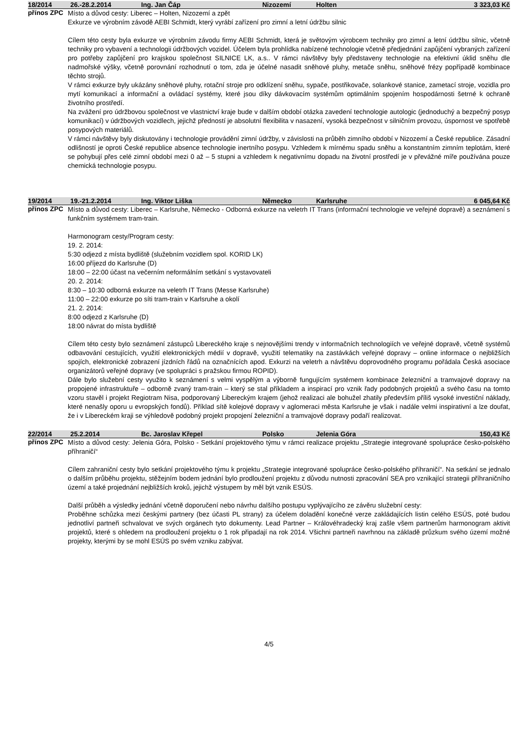| 18/2014 | 26.-28.2.2014 | Ing. Jan Čáp | Nizozemí | Holten | 3 323,03 Kč |
| --- | --- | --- | --- | --- | --- |
přínos ZPC
Místo a důvod cesty: Liberec – Holten, Nizozemí a zpět
Exkurze ve výrobním závodě AEBI Schmidt, který vyrábí zařízení pro zimní a letní údržbu silnic
Cílem této cesty byla exkurze ve výrobním závodu firmy AEBI Schmidt, která je světovým výrobcem techniky pro zimní a letní údržbu silnic, včetně techniky pro vybavení a technologii údržbových vozidel. Účelem byla prohlídka nabízené technologie včetně předjednání zapůjčení vybraných zařízení pro potřeby zapůjčení pro krajskou společnost SILNICE LK, a.s.. V rámci návštěvy byly představeny technologie na efektivní úklid sněhu dle nadmořské výšky, včetně porovnání rozhodnutí o tom, zda je účelné nasadit sněhové pluhy, metače sněhu, sněhové frézy popřípadě kombinace těchto strojů.
V rámci exkurze byly ukázány sněhové pluhy, rotační stroje pro odklízení sněhu, sypače, postřikovače, solankové stanice, zametací stroje, vozidla pro mytí komunikací a informační a ovládací systémy, které jsou díky dávkovacím systémům optimálním spojením hospodárnosti šetrné k ochraně životního prostředí.
Na zvážení pro údržbovou společnost ve vlastnictví kraje bude v dalším období otázka zavedení technologie autologic (jednoduchý a bezpečný posyp komunikací) v údržbových vozidlech, jejichž předností je absolutní flexibilita v nasazení, vysoká bezpečnost v silničním provozu, úspornost ve spotřebě posypových materiálů.
V rámci návštěvy byly diskutovány i technologie provádění zimní údržby, v závislosti na průběh zimního období v Nizozemí a České republice. Zásadní odlišností je oproti České republice absence technologie inertního posypu. Vzhledem k mírnému spadu sněhu a konstantním zimním teplotám, které se pohybují přes celé zimní období mezi 0 až – 5 stupni a vzhledem k negativnímu dopadu na životní prostředí je v převážné míře používána pouze chemická technologie posypu.
| 19/2014 | 19.-21.2.2014 | Ing. Viktor Liška | Německo | Karlsruhe | 6 045,64 Kč |
| --- | --- | --- | --- | --- | --- |
přínos ZPC
Místo a důvod cesty: Liberec – Karlsruhe, Německo - Odborná exkurze na veletrh IT Trans (informační technologie ve veřejné dopravě) a seznámení s funkčním systémem tram-train.
Harmonogram cesty/Program cesty:
19. 2. 2014:
5:30 odjezd z místa bydliště (služebním vozidlem spol. KORID LK)
16:00 příjezd do Karlsruhe (D)
18:00 – 22:00 účast na večerním neformálním setkání s vystavovateli
20. 2. 2014:
8:30 – 10:30 odborná exkurze na veletrh IT Trans (Messe Karlsruhe)
11:00 – 22:00 exkurze po síti tram-train v Karlsruhe a okolí
21. 2. 2014:
8:00 odjezd z Karlsruhe (D)
18:00 návrat do místa bydliště
Cílem této cesty bylo seznámení zástupců Libereckého kraje s nejnovějšími trendy v informačních technologiích ve veřejné dopravě, včetně systémů odbavování cestujících, využití elektronických médií v dopravě, využití telematiky na zastávkách veřejné dopravy – online informace o nejbližších spojích, elektronické zobrazení jízdních řádů na označnících apod. Exkurzi na veletrh a návštěvu doprovodného programu pořádala Česká asociace organizátorů veřejné dopravy (ve spolupráci s pražskou firmou ROPID).
Dále bylo služební cesty využito k seznámení s velmi vyspělým a výborně fungujícím systémem kombinace železniční a tramvajové dopravy na propojené infrastruktuře – odborně zvaný tram-train – který se stal příkladem a inspirací pro vznik řady podobných projektů a svého času na tomto vzoru stavěl i projekt Regiotram Nisa, podporovaný Libereckým krajem (jehož realizaci ale bohužel zhatily především příliš vysoké investiční náklady, které nenašly oporu u evropských fondů). Příklad sítě kolejové dopravy v aglomeraci města Karlsruhe je však i nadále velmi inspirativní a lze doufat, že i v Libereckém kraji se výhledově podobný projekt propojení železniční a tramvajové dopravy podaří realizovat.
| 22/2014 | 25.2.2014 | Bc. Jaroslav Křepel | Polsko | Jelenia Góra | 150,43 Kč |
| --- | --- | --- | --- | --- | --- |
přínos ZPC
Místo a důvod cesty: Jelenia Góra, Polsko - Setkání projektového týmu v rámci realizace projektu „Strategie integrované spolupráce česko-polského příhraničí“
Cílem zahraniční cesty bylo setkání projektového týmu k projektu „Strategie integrované spolupráce česko-polského příhraničí“. Na setkání se jednalo o dalším průběhu projektu, stěžejním bodem jednání bylo prodloužení projektu z důvodu nutnosti zpracování SEA pro vznikající strategii příhraničního území a také projednání nejbližších kroků, jejichž výstupem by měl být vznik ESÚS.
Další průběh a výsledky jednání včetně doporučení nebo návrhu dalšího postupu vyplývajícího ze závěru služební cesty:
Proběhne schůzka mezi českými partnery (bez účasti PL strany) za účelem doladění konečné verze zakládajících listin celého ESÚS, poté budou jednotliví partneři schvalovat ve svých orgánech tyto dokumenty. Lead Partner – Královéhradecký kraj zašle všem partnerům harmonogram aktivit projektů, které s ohledem na prodloužení projektu o 1 rok připadají na rok 2014. Všichni partneři navrhnou na základě průzkum svého území možné projekty, kterými by se mohl ESÚS po svém vzniku zabývat.
4/5